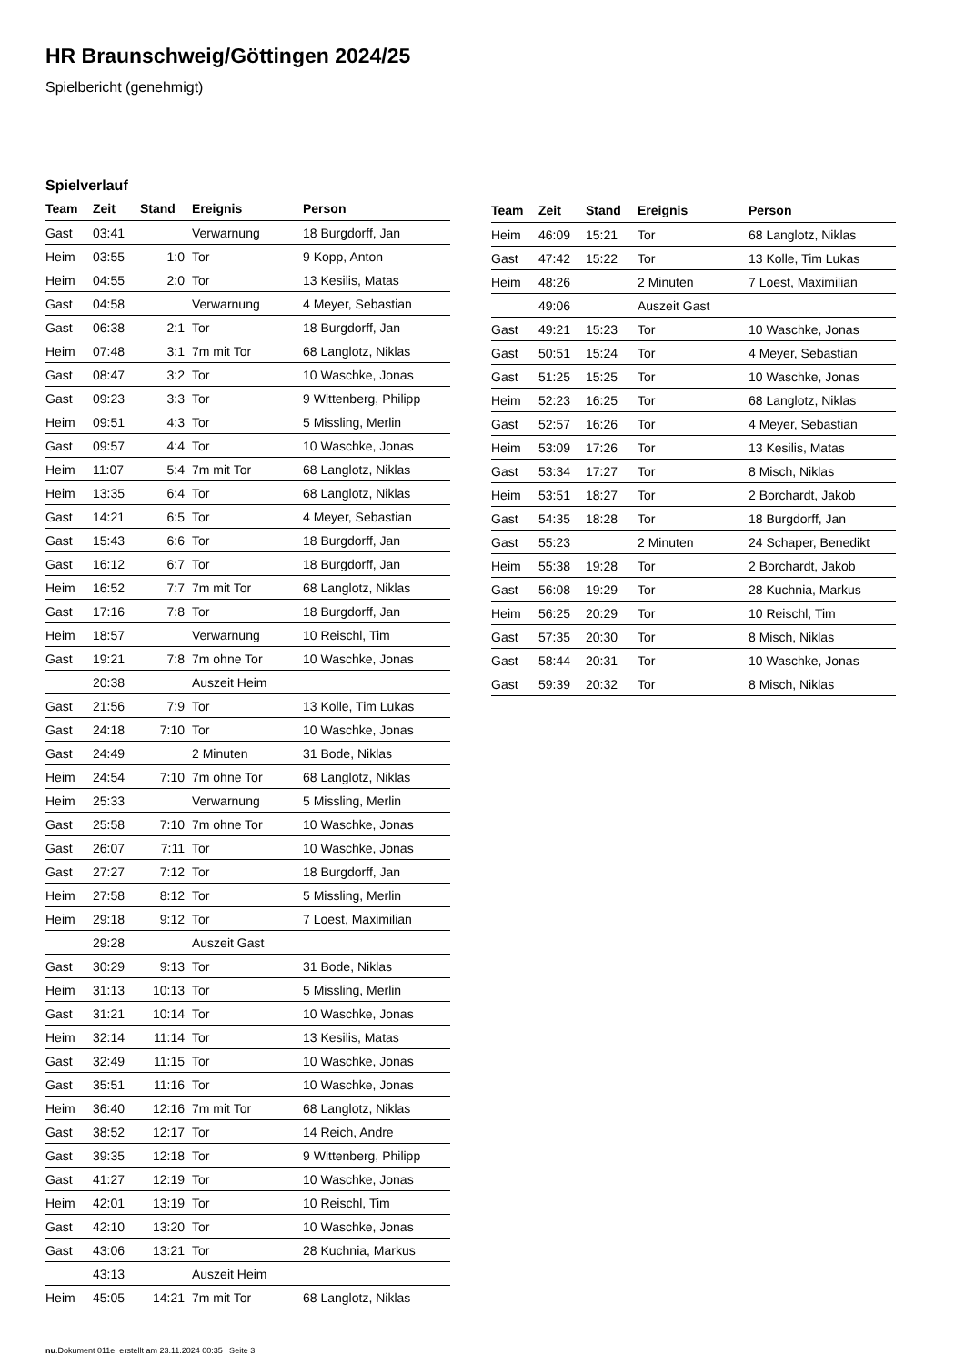HR Braunschweig/Göttingen 2024/25
Spielbericht (genehmigt)
Spielverlauf
| Team | Zeit | Stand | Ereignis | Person |
| --- | --- | --- | --- | --- |
| Gast | 03:41 | | Verwarnung | 18 Burgdorff, Jan |
| Heim | 03:55 | 1:0 | Tor | 9 Kopp, Anton |
| Heim | 04:55 | 2:0 | Tor | 13 Kesilis, Matas |
| Gast | 04:58 | | Verwarnung | 4 Meyer, Sebastian |
| Gast | 06:38 | 2:1 | Tor | 18 Burgdorff, Jan |
| Heim | 07:48 | 3:1 | 7m mit Tor | 68 Langlotz, Niklas |
| Gast | 08:47 | 3:2 | Tor | 10 Waschke, Jonas |
| Gast | 09:23 | 3:3 | Tor | 9 Wittenberg, Philipp |
| Heim | 09:51 | 4:3 | Tor | 5 Missling, Merlin |
| Gast | 09:57 | 4:4 | Tor | 10 Waschke, Jonas |
| Heim | 11:07 | 5:4 | 7m mit Tor | 68 Langlotz, Niklas |
| Heim | 13:35 | 6:4 | Tor | 68 Langlotz, Niklas |
| Gast | 14:21 | 6:5 | Tor | 4 Meyer, Sebastian |
| Gast | 15:43 | 6:6 | Tor | 18 Burgdorff, Jan |
| Gast | 16:12 | 6:7 | Tor | 18 Burgdorff, Jan |
| Heim | 16:52 | 7:7 | 7m mit Tor | 68 Langlotz, Niklas |
| Gast | 17:16 | 7:8 | Tor | 18 Burgdorff, Jan |
| Heim | 18:57 | | Verwarnung | 10 Reischl, Tim |
| Gast | 19:21 | 7:8 | 7m ohne Tor | 10 Waschke, Jonas |
| | 20:38 | | Auszeit Heim | |
| Gast | 21:56 | 7:9 | Tor | 13 Kolle, Tim Lukas |
| Gast | 24:18 | 7:10 | Tor | 10 Waschke, Jonas |
| Gast | 24:49 | | 2 Minuten | 31 Bode, Niklas |
| Heim | 24:54 | 7:10 | 7m ohne Tor | 68 Langlotz, Niklas |
| Heim | 25:33 | | Verwarnung | 5 Missling, Merlin |
| Gast | 25:58 | 7:10 | 7m ohne Tor | 10 Waschke, Jonas |
| Gast | 26:07 | 7:11 | Tor | 10 Waschke, Jonas |
| Gast | 27:27 | 7:12 | Tor | 18 Burgdorff, Jan |
| Heim | 27:58 | 8:12 | Tor | 5 Missling, Merlin |
| Heim | 29:18 | 9:12 | Tor | 7 Loest, Maximilian |
| | 29:28 | | Auszeit Gast | |
| Gast | 30:29 | 9:13 | Tor | 31 Bode, Niklas |
| Heim | 31:13 | 10:13 | Tor | 5 Missling, Merlin |
| Gast | 31:21 | 10:14 | Tor | 10 Waschke, Jonas |
| Heim | 32:14 | 11:14 | Tor | 13 Kesilis, Matas |
| Gast | 32:49 | 11:15 | Tor | 10 Waschke, Jonas |
| Gast | 35:51 | 11:16 | Tor | 10 Waschke, Jonas |
| Heim | 36:40 | 12:16 | 7m mit Tor | 68 Langlotz, Niklas |
| Gast | 38:52 | 12:17 | Tor | 14 Reich, Andre |
| Gast | 39:35 | 12:18 | Tor | 9 Wittenberg, Philipp |
| Gast | 41:27 | 12:19 | Tor | 10 Waschke, Jonas |
| Heim | 42:01 | 13:19 | Tor | 10 Reischl, Tim |
| Gast | 42:10 | 13:20 | Tor | 10 Waschke, Jonas |
| Gast | 43:06 | 13:21 | Tor | 28 Kuchnia, Markus |
| | 43:13 | | Auszeit Heim | |
| Heim | 45:05 | 14:21 | 7m mit Tor | 68 Langlotz, Niklas |
| Team | Zeit | Stand | Ereignis | Person |
| --- | --- | --- | --- | --- |
| Heim | 46:09 | 15:21 | Tor | 68 Langlotz, Niklas |
| Gast | 47:42 | 15:22 | Tor | 13 Kolle, Tim Lukas |
| Heim | 48:26 | | 2 Minuten | 7 Loest, Maximilian |
| | 49:06 | | Auszeit Gast | |
| Gast | 49:21 | 15:23 | Tor | 10 Waschke, Jonas |
| Gast | 50:51 | 15:24 | Tor | 4 Meyer, Sebastian |
| Gast | 51:25 | 15:25 | Tor | 10 Waschke, Jonas |
| Heim | 52:23 | 16:25 | Tor | 68 Langlotz, Niklas |
| Gast | 52:57 | 16:26 | Tor | 4 Meyer, Sebastian |
| Heim | 53:09 | 17:26 | Tor | 13 Kesilis, Matas |
| Gast | 53:34 | 17:27 | Tor | 8 Misch, Niklas |
| Heim | 53:51 | 18:27 | Tor | 2 Borchardt, Jakob |
| Gast | 54:35 | 18:28 | Tor | 18 Burgdorff, Jan |
| Gast | 55:23 | | 2 Minuten | 24 Schaper, Benedikt |
| Heim | 55:38 | 19:28 | Tor | 2 Borchardt, Jakob |
| Gast | 56:08 | 19:29 | Tor | 28 Kuchnia, Markus |
| Heim | 56:25 | 20:29 | Tor | 10 Reischl, Tim |
| Gast | 57:35 | 20:30 | Tor | 8 Misch, Niklas |
| Gast | 58:44 | 20:31 | Tor | 10 Waschke, Jonas |
| Gast | 59:39 | 20:32 | Tor | 8 Misch, Niklas |
nu.Dokument 011e, erstellt am 23.11.2024 00:35 | Seite 3